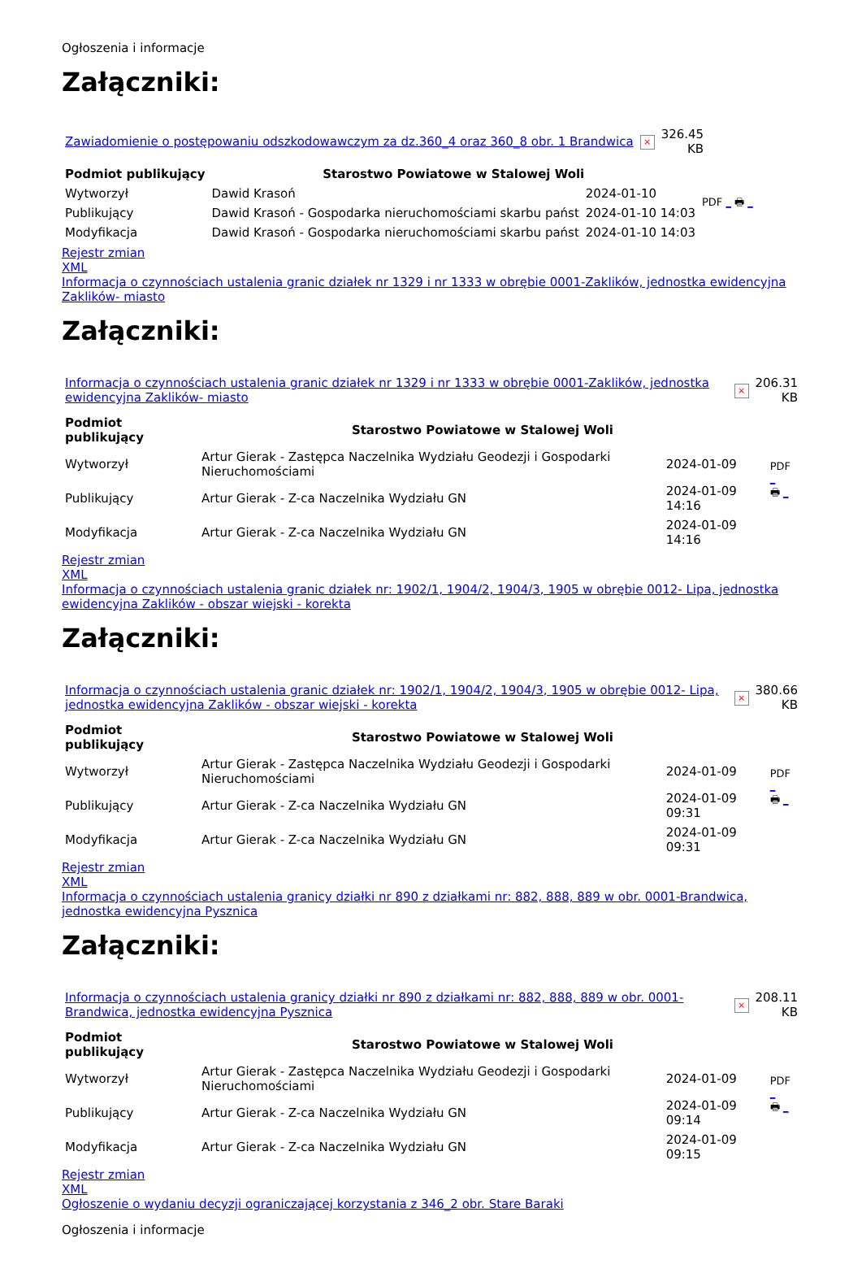Ogłoszenia i informacje
Załączniki:
| Zawiadomienie o postępowaniu odszkodowawczym za dz.360_4 oraz 360_8 obr. 1 Brandwica | × | 326.45 KB |
| Podmiot publikujący | Starostwo Powiatowe w Stalowej Woli | | PDF _ 🖶 _ |
| Wytworzył | Dawid Krasoń | 2024-01-10 | |
| Publikujący | Dawid Krasoń - Gospodarka nieruchomościami skarbu państ | 2024-01-10 14:03 | |
| Modyfikacja | Dawid Krasoń - Gospodarka nieruchomościami skarbu państ | 2024-01-10 14:03 | |
Rejestr zmian
XML
Informacja o czynnościach ustalenia granic działek nr 1329 i nr 1333 w obrębie 0001-Zaklików, jednostka ewidencyjna Zaklików- miasto
Załączniki:
| Informacja o czynnościach ustalenia granic działek nr 1329 i nr 1333 w obrębie 0001-Zaklików, jednostka ewidencyjna Zaklików- miasto | × | 206.31 KB |
| Podmiot publikujący | Starostwo Powiatowe w Stalowej Woli | | PDF _ 🖶 _ |
| Wytworzył | Artur Gierak - Zastępca Naczelnika Wydziału Geodezji i Gospodarki Nieruchomościami | 2024-01-09 | |
| Publikujący | Artur Gierak - Z-ca Naczelnika Wydziału GN | 2024-01-09 14:16 | |
| Modyfikacja | Artur Gierak - Z-ca Naczelnika Wydziału GN | 2024-01-09 14:16 | |
Rejestr zmian
XML
Informacja o czynnościach ustalenia granic działek nr: 1902/1, 1904/2, 1904/3, 1905 w obrębie 0012- Lipa, jednostka ewidencyjna Zaklików - obszar wiejski - korekta
Załączniki:
| Informacja o czynnościach ustalenia granic działek nr: 1902/1, 1904/2, 1904/3, 1905 w obrębie 0012- Lipa, jednostka ewidencyjna Zaklików - obszar wiejski - korekta | × | 380.66 KB |
| Podmiot publikujący | Starostwo Powiatowe w Stalowej Woli | | PDF _ 🖶 _ |
| Wytworzył | Artur Gierak - Zastępca Naczelnika Wydziału Geodezji i Gospodarki Nieruchomościami | 2024-01-09 | |
| Publikujący | Artur Gierak - Z-ca Naczelnika Wydziału GN | 2024-01-09 09:31 | |
| Modyfikacja | Artur Gierak - Z-ca Naczelnika Wydziału GN | 2024-01-09 09:31 | |
Rejestr zmian
XML
Informacja o czynnościach ustalenia granicy działki nr 890 z działkami nr: 882, 888, 889 w obr. 0001-Brandwica, jednostka ewidencyjna Pysznica
Załączniki:
| Informacja o czynnościach ustalenia granicy działki nr 890 z działkami nr: 882, 888, 889 w obr. 0001-Brandwica, jednostka ewidencyjna Pysznica | × | 208.11 KB |
| Podmiot publikujący | Starostwo Powiatowe w Stalowej Woli | | PDF _ 🖶 _ |
| Wytworzył | Artur Gierak - Zastępca Naczelnika Wydziału Geodezji i Gospodarki Nieruchomościami | 2024-01-09 | |
| Publikujący | Artur Gierak - Z-ca Naczelnika Wydziału GN | 2024-01-09 09:14 | |
| Modyfikacja | Artur Gierak - Z-ca Naczelnika Wydziału GN | 2024-01-09 09:15 | |
Rejestr zmian
XML
Ogłoszenie o wydaniu decyzji ograniczającej korzystania z 346_2 obr. Stare Baraki
Ogłoszenia i informacje